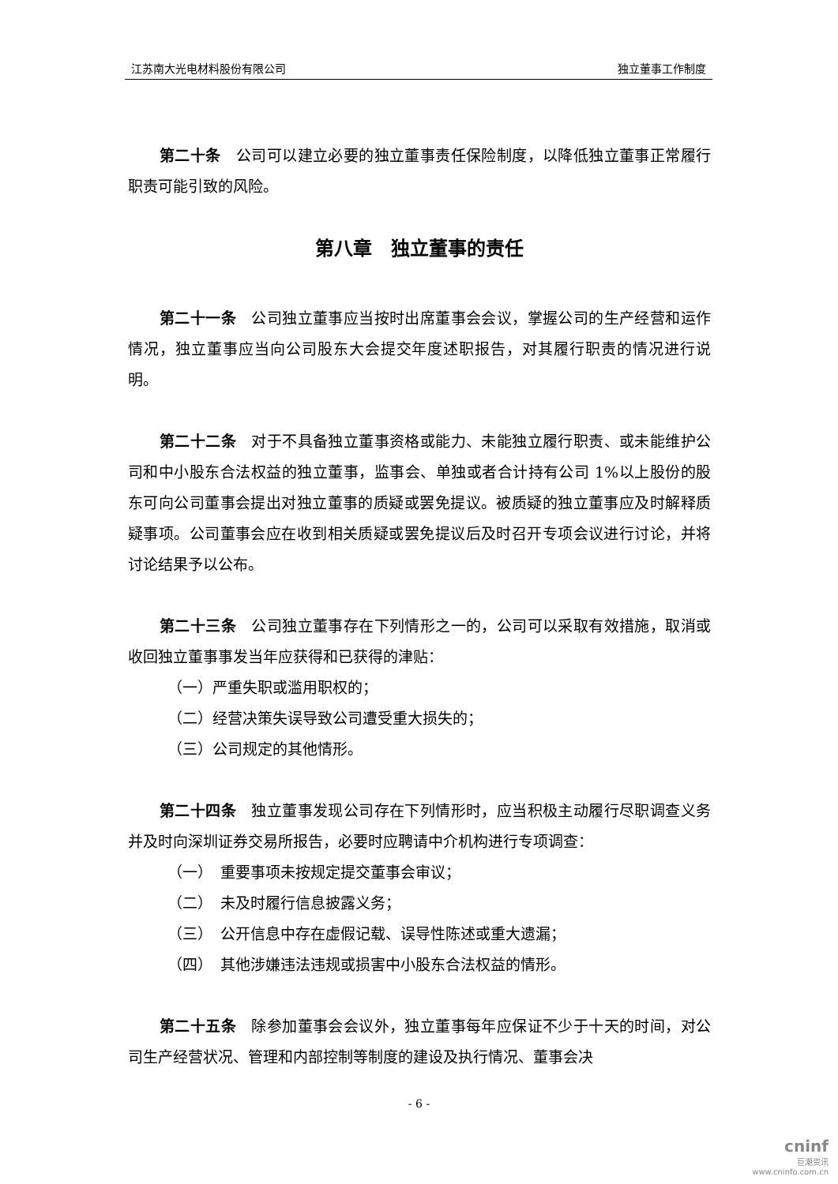江苏南大光电材料股份有限公司 独立董事工作制度
第二十条　公司可以建立必要的独立董事责任保险制度，以降低独立董事正常履行职责可能引致的风险。
第八章　独立董事的责任
第二十一条　公司独立董事应当按时出席董事会会议，掌握公司的生产经营和运作情况，独立董事应当向公司股东大会提交年度述职报告，对其履行职责的情况进行说明。
第二十二条　对于不具备独立董事资格或能力、未能独立履行职责、或未能维护公司和中小股东合法权益的独立董事，监事会、单独或者合计持有公司 1%以上股份的股东可向公司董事会提出对独立董事的质疑或罢免提议。被质疑的独立董事应及时解释质疑事项。公司董事会应在收到相关质疑或罢免提议后及时召开专项会议进行讨论，并将讨论结果予以公布。
第二十三条　公司独立董事存在下列情形之一的，公司可以采取有效措施，取消或收回独立董事事发当年应获得和已获得的津贴：
（一）严重失职或滥用职权的；
（二）经营决策失误导致公司遭受重大损失的；
（三）公司规定的其他情形。
第二十四条　独立董事发现公司存在下列情形时，应当积极主动履行尽职调查义务并及时向深圳证券交易所报告，必要时应聘请中介机构进行专项调查：
（一）　重要事项未按规定提交董事会审议；
（二）　未及时履行信息披露义务；
（三）　公开信息中存在虚假记载、误导性陈述或重大遗漏；
（四）　其他涉嫌违法违规或损害中小股东合法权益的情形。
第二十五条　除参加董事会会议外，独立董事每年应保证不少于十天的时间，对公司生产经营状况、管理和内部控制等制度的建设及执行情况、董事会决
- 6 -
cninf
巨潮资讯
www.cninfo.com.cn